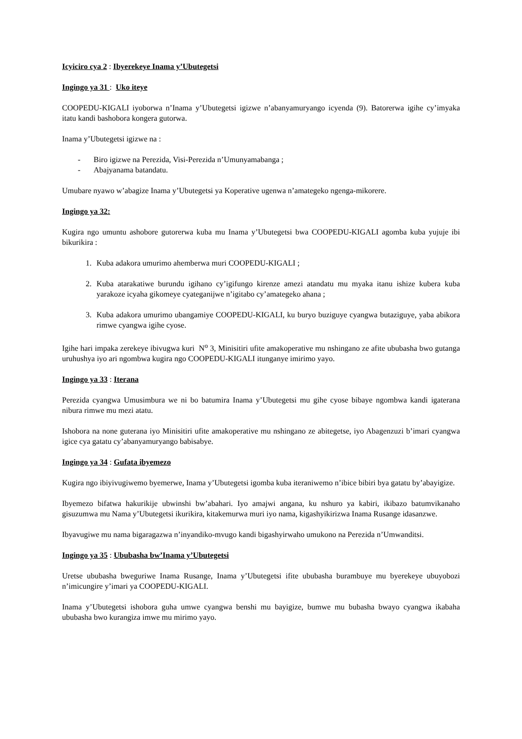Icyiciro cya 2 : Ibyerekeye Inama y’Ubutegetsi
Ingingo ya 31 : Uko iteye
COOPEDU-KIGALI iyoborwa n’Inama y’Ubutegetsi igizwe n’abanyamuryango icyenda (9). Batorerwa igihe cy’imyaka itatu kandi bashobora kongera gutorwa.
Inama y’Ubutegetsi igizwe na :
- Biro igizwe na Perezida, Visi-Perezida n’Umunyamabanga ;
- Abajyanama batandatu.
Umubare nyawo w’abagize Inama y’Ubutegetsi ya Koperative ugenwa n’amategeko ngenga-mikorere.
Ingingo ya 32:
Kugira ngo umuntu ashobore gutorerwa kuba mu Inama y’Ubutegetsi bwa COOPEDU-KIGALI agomba kuba yujuje ibi bikurikira :
1. Kuba adakora umurimo ahemberwa muri COOPEDU-KIGALI ;
2. Kuba atarakatiwe burundu igihano cy’igifungo kirenze amezi atandatu mu myaka itanu ishize kubera kuba yarakoze icyaha gikomeye cyateganijwe n’igitabo cy’amategeko ahana ;
3. Kuba adakora umurimo ubangamiye COOPEDU-KIGALI, ku buryo buziguye cyangwa butaziguye, yaba abikora rimwe cyangwa igihe cyose.
Igihe hari impaka zerekeye ibivugwa kuri N<sup>o</sup> 3, Minisitiri ufite amakoperative mu nshingano ze afite ububasha bwo gutanga uruhushya iyo ari ngombwa kugira ngo COOPEDU-KIGALI itunganye imirimo yayo.
Ingingo ya 33 : Iterana
Perezida cyangwa Umusimbura we ni bo batumira Inama y’Ubutegetsi mu gihe cyose bibaye ngombwa kandi igaterana nibura rimwe mu mezi atatu.
Ishobora na none guterana iyo Minisitiri ufite amakoperative mu nshingano ze abitegetse, iyo Abagenzuzi b’imari cyangwa igice cya gatatu cy’abanyamuryango babisabye.
Ingingo ya 34 : Gufata ibyemezo
Kugira ngo ibiyivugiwemo byemerwe, Inama y’Ubutegetsi igomba kuba iteraniwemo n’ibice bibiri bya gatatu by’abayigize.
Ibyemezo bifatwa hakurikije ubwinshi bw’abahari. Iyo amajwi angana, ku nshuro ya kabiri, ikibazo batumvikanaho gisuzumwa mu Nama y’Ubutegetsi ikurikira, kitakemurwa muri iyo nama, kigashyikirizwa Inama Rusange idasanzwe.
Ibyavugiwe mu nama bigaragazwa n’inyandiko-mvugo kandi bigashyirwaho umukono na Perezida n’Umwanditsi.
Ingingo ya 35 : Ububasha bw’Inama y’Ubutegetsi
Uretse ububasha bweguriwe Inama Rusange, Inama y’Ubutegetsi ifite ububasha burambuye mu byerekeye ubuyobozi n’imicungire y’imari ya COOPEDU-KIGALI.
Inama y’Ubutegetsi ishobora guha umwe cyangwa benshi mu bayigize, bumwe mu bubasha bwayo cyangwa ikabaha ububasha bwo kurangiza imwe mu mirimo yayo.